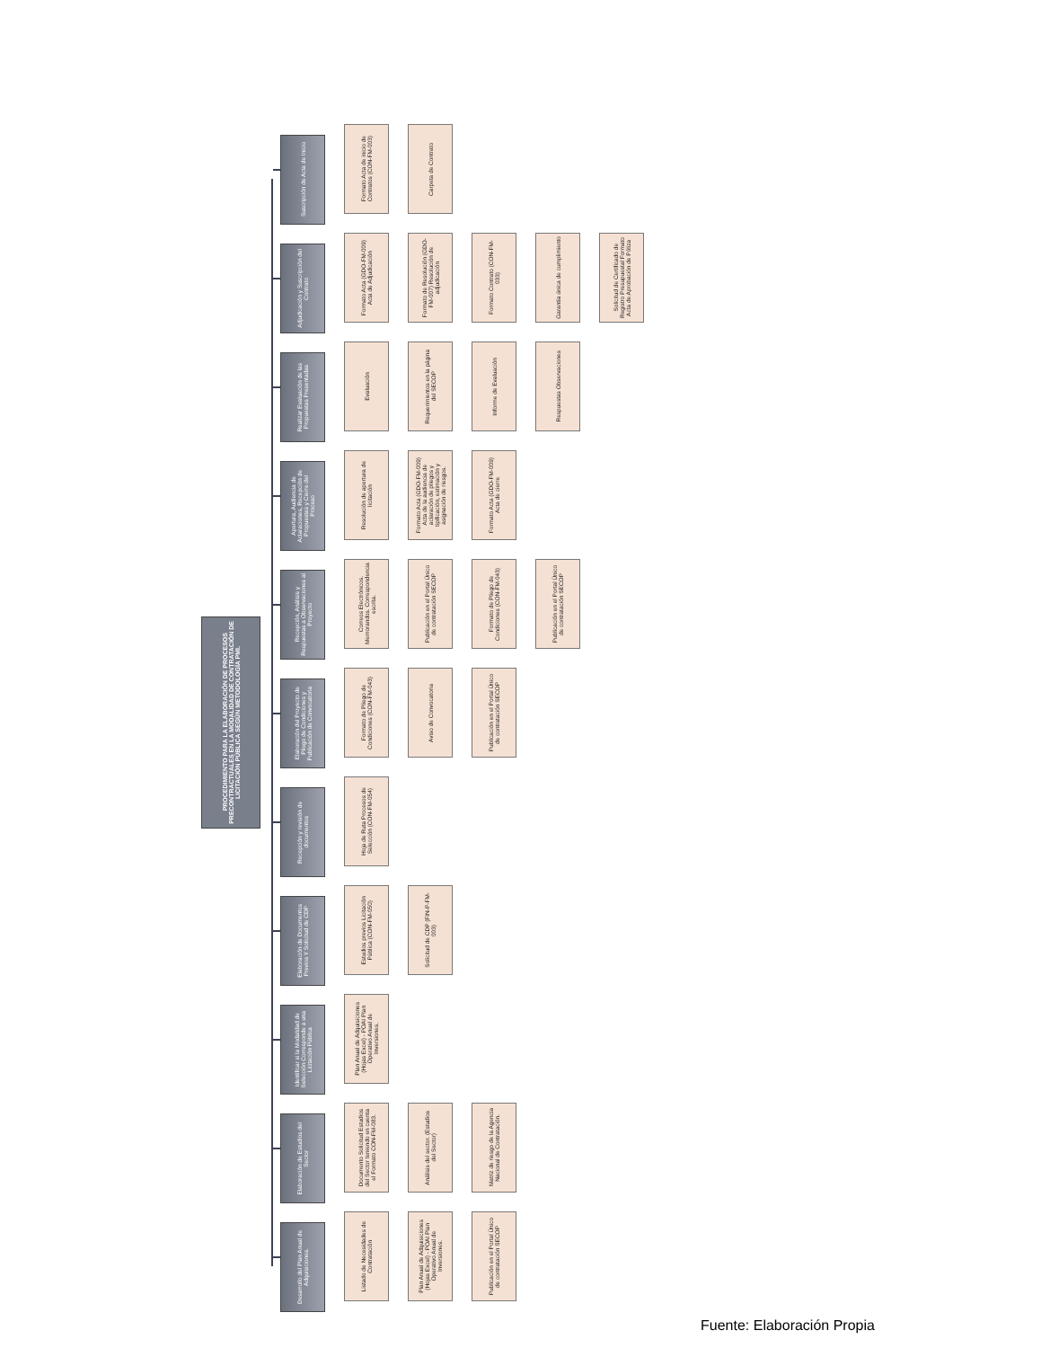PROCEDIMIENTO PARA LA ELABORACIÓN DE PROCESOS PRECONTRACTUALES EN LA MODALIDAD DE CONTRATACIÓN DE LICITACIÓN PÚBLICA SEGÚN METODOLOGÍA PMI.
Desarrollo del Plan Anual de Adquisiciones.
Listado de Necesidades de Contratación
Plan Anual de Adquisiciones (Hojas Excel) - POAI Plan Operativo Anual de Inversiones.
Publicación en el Portal Único de contratación SECOP
Elaboración de Estudios del Sector
Documento Solicitud Estudios del Sector teniendo en cuenta el Formato CON-FM-083.
Análisis del sector. (Estudios del Sector)
Matriz de riesgo de la Agencia Nacional de Contratación.
Identificar si la Modalidad de Selección Corresponde a una Licitación Pública
Plan Anual de Adquisiciones (Hojas Excel) - POAI Plan Operativo Anual de Inversiones.
Elaboración de Documentos Previos Y Solicitud de CDP
Estudios previos Licitación Pública (CON-FM-050)
Solicitud de CDP (FIN-P-FM-003)
Recepción y revisión de documentos
Hoja de Ruta Procesos de Selección (CON-FM-054)
Elaboración del Proyecto de Pliego de Condiciones y Publicación de Convocatoria
Formato de Pliego de Condiciones (CON-FM-043)
Aviso de Convocatoria
Publicación en el Portal Único de contratación SECOP
Recepción, Análisis y Respuestas a Observaciones al Proyecto
Correos Electrónicos. Memorandos. Correspondencia escrita.
Publicación en el Portal Único de contratación SECOP
Formato de Pliego de Condiciones (CON-FM-043)
Publicación en el Portal Único de contratación SECOP
Apertura, Audiencia de Aclaraciones, Recepción de Propuestas y Cierre del Proceso
Resolución de apertura de licitación
Formato Acta (GDO-FM-009) Acta de la audiencia de aclaración de pliegos y tipificación, estimación y asignación de riesgos.
Formato Acta (GDO-FM-009) Acta de cierre
Realizar Evaluación de las Propuestas Presentadas
Evaluación
Requerimientos en la página del SECOP
Informe de Evaluación
Respuestas Observaciones
Adjudicación y Suscripción del Contrato
Formato Acta (GDO-FM-009) Acta de Adjudicación
Formato de Resolución (GDO-FM-007) Resolución de adjudicación
Formato Contrato (CON-FM-033)
Garantía única de cumplimiento
Solicitud de Certificado de Registro Presupuestal Formato Acta de Aprobación de Póliza
Suscripción de Acta de Inicio
Formato Acta de inicio de Contratos (CON-FM-003)
Carpeta de Contrato
Fuente: Elaboración Propia